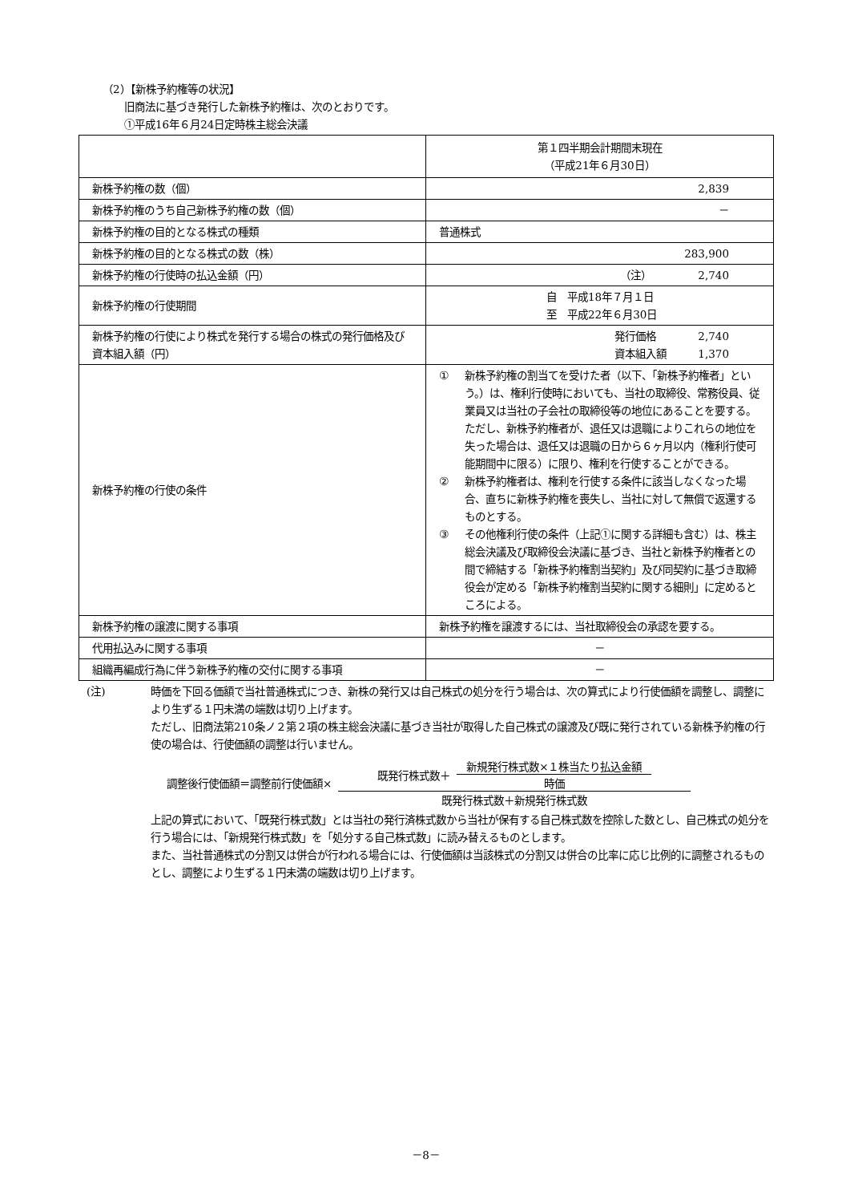（2）【新株予約権等の状況】
旧商法に基づき発行した新株予約権は、次のとおりです。
①平成16年６月24日定時株主総会決議
| | 第１四半期会計期間末現在 （平成21年６月30日） |
| 新株予約権の数（個） | 2,839 |
| 新株予約権のうち自己新株予約権の数（個） | － |
| 新株予約権の目的となる株式の種類 | 普通株式 |
| 新株予約権の目的となる株式の数（株） | 283,900 |
| 新株予約権の行使時の払込金額（円） | （注） 2,740 |
| 新株予約権の行使期間 | 自 平成18年７月１日 至 平成22年６月30日 |
| 新株予約権の行使により株式を発行する場合の株式の発行価格及び資本組入額（円） | 発行価格 2,740 資本組入額 1,370 |
| 新株予約権の行使の条件 | ① 新株予約権の割当てを受けた者（以下、「新株予約権者」という。）は、権利行使時においても、当社の取締役、常務役員、従業員又は当社の子会社の取締役等の地位にあることを要する。ただし、新株予約権者が、退任又は退職によりこれらの地位を失った場合は、退任又は退職の日から６ヶ月以内（権利行使可能期間中に限る）に限り、権利を行使することができる。 ② 新株予約権者は、権利を行使する条件に該当しなくなった場合、直ちに新株予約権を喪失し、当社に対して無償で返還するものとする。 ③ その他権利行使の条件（上記①に関する詳細も含む）は、株主総会決議及び取締役会決議に基づき、当社と新株予約権者との間で締結する「新株予約権割当契約」及び同契約に基づき取締役会が定める「新株予約権割当契約に関する細則」に定めるところによる。 |
| 新株予約権の譲渡に関する事項 | 新株予約権を譲渡するには、当社取締役会の承認を要する。 |
| 代用払込みに関する事項 | － |
| 組織再編成行為に伴う新株予約権の交付に関する事項 | － |
(注)
時価を下回る価額で当社普通株式につき、新株の発行又は自己株式の処分を行う場合は、次の算式により行使価額を調整し、調整により生ずる１円未満の端数は切り上げます。
ただし、旧商法第210条ノ２第２項の株主総会決議に基づき当社が取得した自己株式の譲渡及び既に発行されている新株予約権の行使の場合は、行使価額の調整は行いません。
調整後行使価額＝調整前行使価額×
既発行株式数＋
新規発行株式数×１株当たり払込金額
時価
既発行株式数＋新規発行株式数
上記の算式において、「既発行株式数」とは当社の発行済株式数から当社が保有する自己株式数を控除した数とし、自己株式の処分を行う場合には、「新規発行株式数」を「処分する自己株式数」に読み替えるものとします。
また、当社普通株式の分割又は併合が行われる場合には、行使価額は当該株式の分割又は併合の比率に応じ比例的に調整されるものとし、調整により生ずる１円未満の端数は切り上げます。
－8－